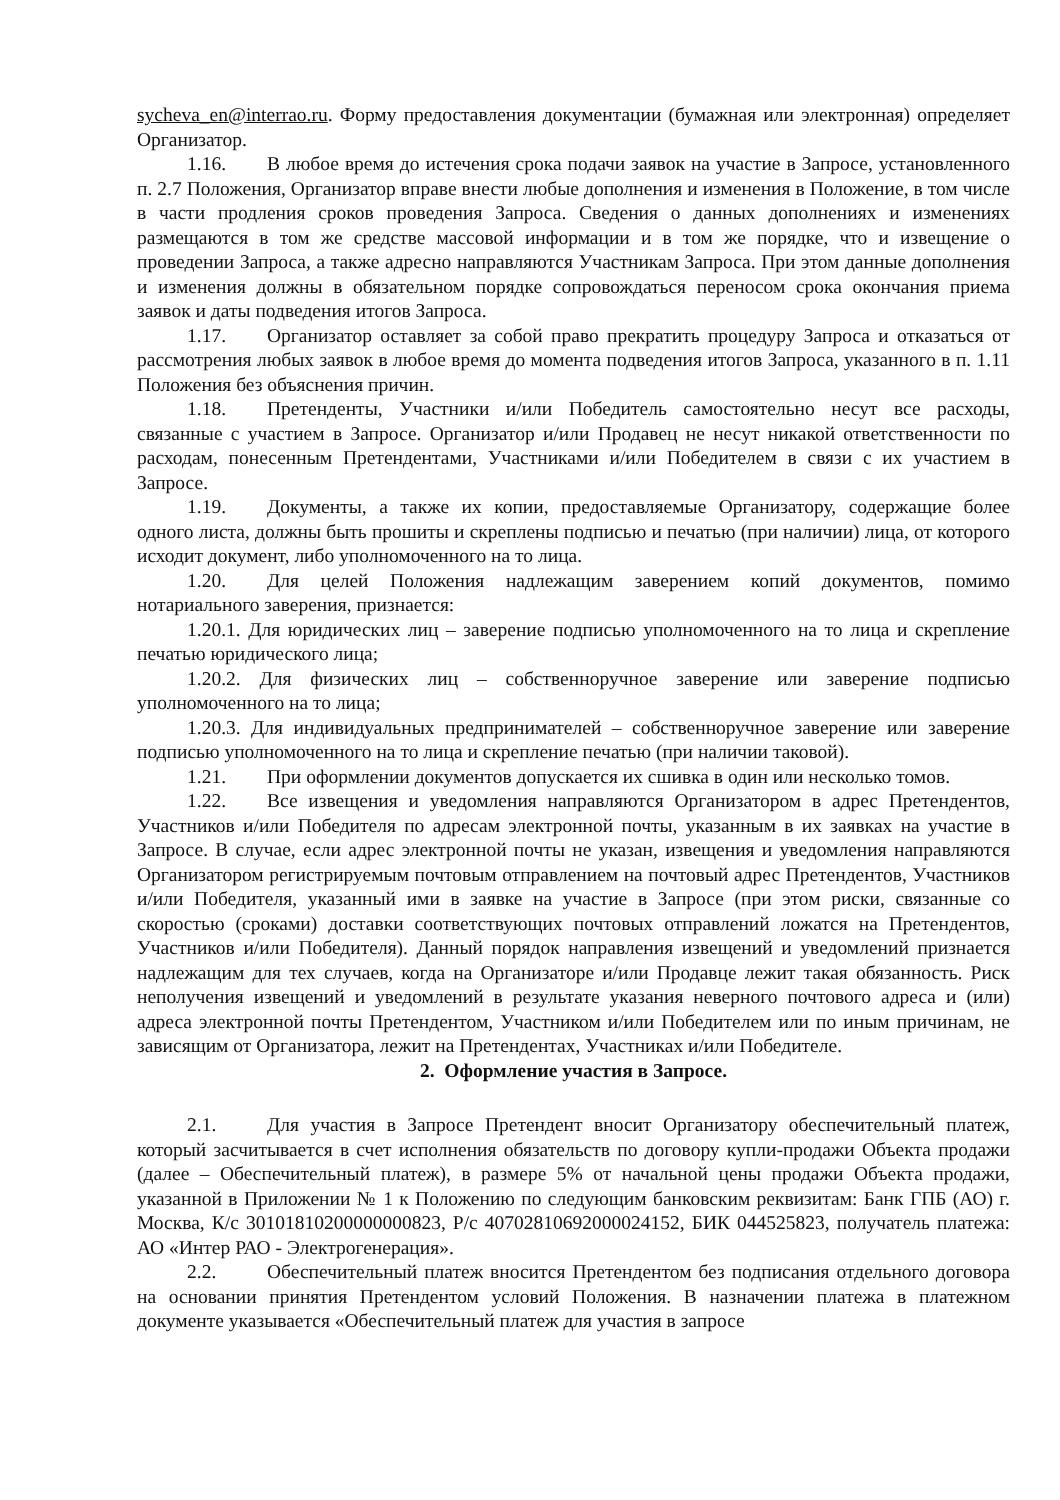sycheva_en@interrao.ru. Форму предоставления документации (бумажная или электронная) определяет Организатор.
1.16. В любое время до истечения срока подачи заявок на участие в Запросе, установленного п. 2.7 Положения, Организатор вправе внести любые дополнения и изменения в Положение, в том числе в части продления сроков проведения Запроса. Сведения о данных дополнениях и изменениях размещаются в том же средстве массовой информации и в том же порядке, что и извещение о проведении Запроса, а также адресно направляются Участникам Запроса. При этом данные дополнения и изменения должны в обязательном порядке сопровождаться переносом срока окончания приема заявок и даты подведения итогов Запроса.
1.17. Организатор оставляет за собой право прекратить процедуру Запроса и отказаться от рассмотрения любых заявок в любое время до момента подведения итогов Запроса, указанного в п. 1.11 Положения без объяснения причин.
1.18. Претенденты, Участники и/или Победитель самостоятельно несут все расходы, связанные с участием в Запросе. Организатор и/или Продавец не несут никакой ответственности по расходам, понесенным Претендентами, Участниками и/или Победителем в связи с их участием в Запросе.
1.19. Документы, а также их копии, предоставляемые Организатору, содержащие более одного листа, должны быть прошиты и скреплены подписью и печатью (при наличии) лица, от которого исходит документ, либо уполномоченного на то лица.
1.20. Для целей Положения надлежащим заверением копий документов, помимо нотариального заверения, признается:
1.20.1. Для юридических лиц – заверение подписью уполномоченного на то лица и скрепление печатью юридического лица;
1.20.2. Для физических лиц – собственноручное заверение или заверение подписью уполномоченного на то лица;
1.20.3. Для индивидуальных предпринимателей – собственноручное заверение или заверение подписью уполномоченного на то лица и скрепление печатью (при наличии таковой).
1.21. При оформлении документов допускается их сшивка в один или несколько томов.
1.22. Все извещения и уведомления направляются Организатором в адрес Претендентов, Участников и/или Победителя по адресам электронной почты, указанным в их заявках на участие в Запросе. В случае, если адрес электронной почты не указан, извещения и уведомления направляются Организатором регистрируемым почтовым отправлением на почтовый адрес Претендентов, Участников и/или Победителя, указанный ими в заявке на участие в Запросе (при этом риски, связанные со скоростью (сроками) доставки соответствующих почтовых отправлений ложатся на Претендентов, Участников и/или Победителя). Данный порядок направления извещений и уведомлений признается надлежащим для тех случаев, когда на Организаторе и/или Продавце лежит такая обязанность. Риск неполучения извещений и уведомлений в результате указания неверного почтового адреса и (или) адреса электронной почты Претендентом, Участником и/или Победителем или по иным причинам, не зависящим от Организатора, лежит на Претендентах, Участниках и/или Победителе.
2. Оформление участия в Запросе.
2.1. Для участия в Запросе Претендент вносит Организатору обеспечительный платеж, который засчитывается в счет исполнения обязательств по договору купли-продажи Объекта продажи (далее – Обеспечительный платеж), в размере 5% от начальной цены продажи Объекта продажи, указанной в Приложении № 1 к Положению по следующим банковским реквизитам: Банк ГПБ (АО) г. Москва, К/с 30101810200000000823, Р/с 40702810692000024152, БИК 044525823, получатель платежа: АО «Интер РАО - Электрогенерация».
2.2. Обеспечительный платеж вносится Претендентом без подписания отдельного договора на основании принятия Претендентом условий Положения. В назначении платежа в платежном документе указывается «Обеспечительный платеж для участия в запросе